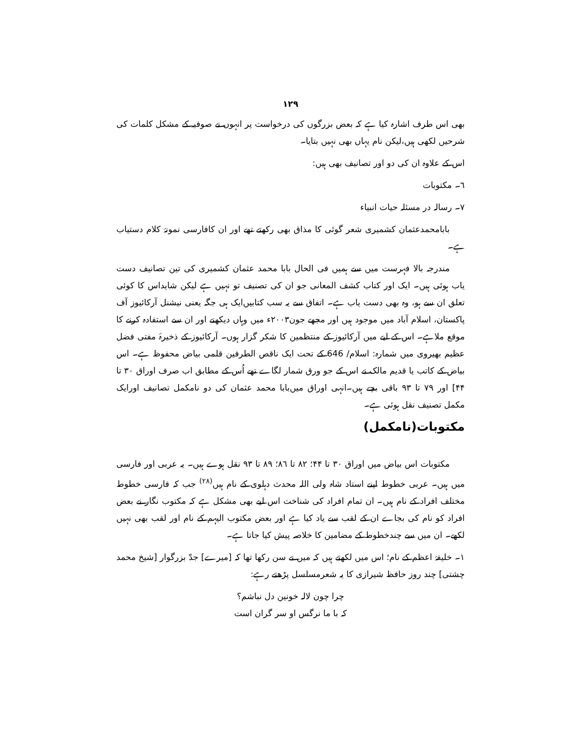١٢٩
بھی اس طرف اشارہ کیا ہے کہ بعض بزرگوں کی درخواست پر انہوں نے صوفیہ کے مشکل کلمات کی شرحیں لکھی ہیں،لیکن نام یہاں بھی نہیں بتایا۔
اس کے علاوہ ان کی دو اور تصانیف بھی ہیں:
٦۔ مکتوبات
٧۔ رسالہ در مسئلہ حیات انبیاء
بابامحمدعثمان کشمیری شعر گوئی کا مذاق بھی رکھتے تھے اور ان کافارسی نمونۂ کلام دستیاب ہے۔
مندرجہ بالا فہرست میں سے ہمیں فی الحال بابا محمد عثمان کشمیری کی تین تصانیف دست یاب ہوئی ہیں۔ ایک اور کتاب کشف المعانی جو ان کی تصنیف تو نہیں ہے لیکن شایداس کا کوئی تعلق ان سے ہو، وہ بھی دست یاب ہے۔ اتفاق سے یہ سب کتابیں‌ایک ہی جگہ یعنی نیشنل آرکائیوز آف پاکستان، اسلام آباد میں موجود ہیں اور مجھے جون۲۰۰۳ء میں وہاں دیکھنے اور ان سے استفادہ کرنے کا موقع ملاہے۔ اس کے لیے میں آرکائیوز کے منتظمین کا شکر گزار ہوں۔ آرکائیوز کے ذخیرۂ مفتی فضل عظیم بھیروی میں شمارہ: اسلام/ 646 کے تحت ایک ناقص الطرفین قلمی بیاض محفوظ ہے۔ اس بیاض کے کاتب یا قدیم مالک نے اس کے جو ورق شمار لگاے تھے اُس کے مطابق اب صرف اوراق ۳۰ تا ۴۴] اور ٧٩ تا ۹۳ باقی بچے ہیں۔انہی اوراق میں‌بابا محمد عثمان کی دو نامکمل تصانیف اورایک مکمل تصنیف نقل ہوئی ہے۔
مکتوبات(نامکمل)
مکتوبات اس بیاض میں اوراق ۳۰ تا ۴۴؛ ۸۲ تا ۸٦؛ ۸۹ تا ۹۳ نقل ہوے ہیں۔ یہ عربی اور فارسی میں ہیں۔ عربی خطوط اپنے استاد شاہ ولی اللہ محدث دہلوی کے نام ہیں<sup>(۲۸)</sup> جب کہ فارسی خطوط مختلف افراد کے نام ہیں۔ ان تمام افراد کی شناخت اس لیے بھی مشکل ہے کہ مکتوب نگار نے بعض افراد کو نام کی بجاے ان کے لقب سے یاد کیا ہے اور بعض مکتوب الیہم کے نام اور لقب بھی نہیں لکھے۔ ان میں سے چندخطوط کے مضامین کا خلاصہ پیش کیا جاتا ہے۔
١۔ خلیفۂ اعظم کے نام؛ اس میں لکھتے ہیں کہ میں نے سن رکھا تھا کہ [میرے] جدّ بزرگوار [شیخ محمد چشتی] چند روز حافظ شیرازی کا یہ شعرمسلسل پڑھتے رہے:
چرا چون لالہ خونین دل نباشم؟
کہ با ما نرگس او سر گران است